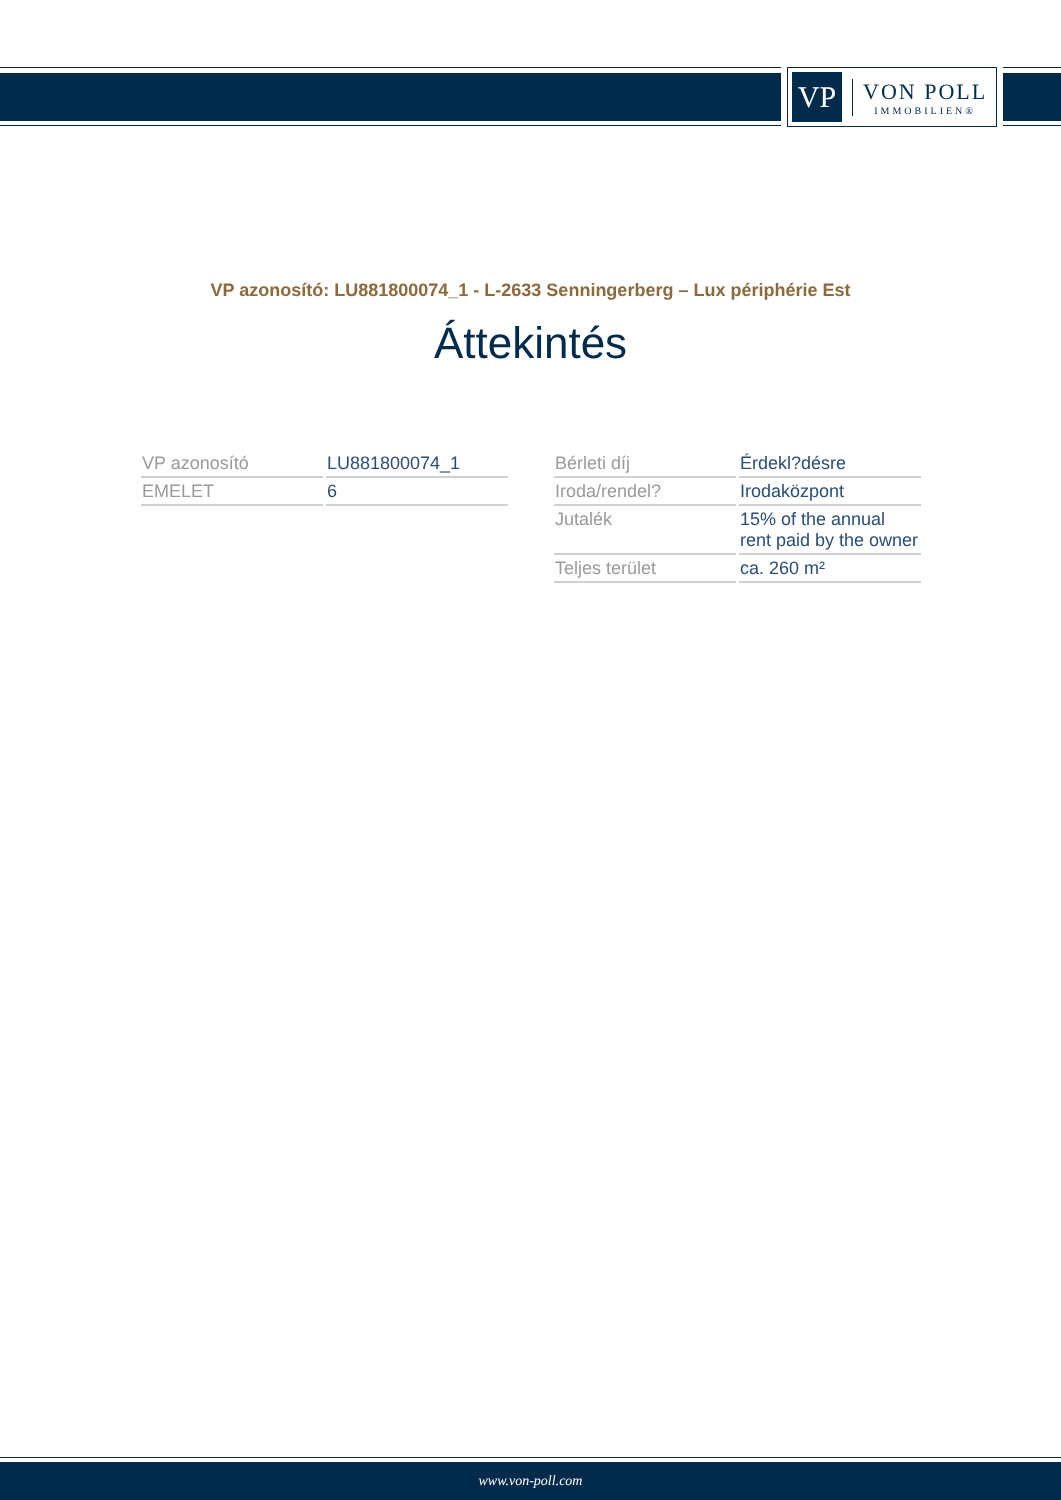VP
VON POLL
IMMOBILIEN®
VP azonosító: LU881800074_1 - L-2633 Senningerberg – Lux périphérie Est
Áttekintés
| VP azonosító | LU881800074_1 |
| EMELET | 6 |
| Bérleti díj | Érdekl?désre |
| Iroda/rendel? | Irodaközpont |
| Jutalék | 15% of the annual rent paid by the owner |
| Teljes terület | ca. 260 m² |
www.von-poll.com